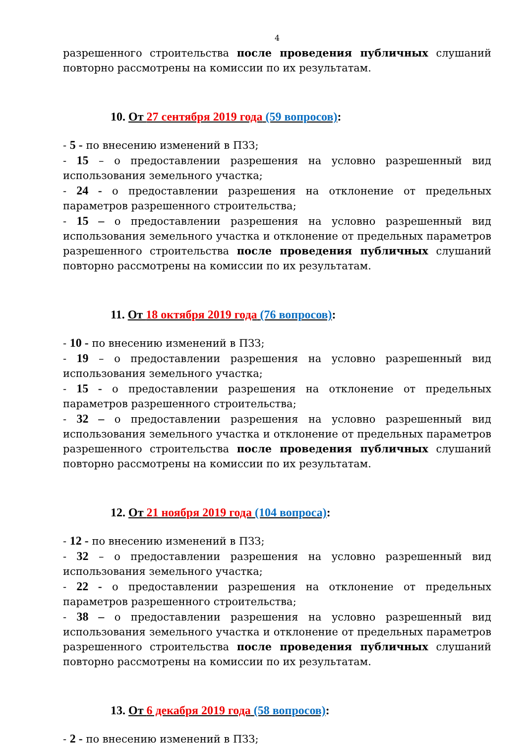4
разрешенного строительства после проведения публичных слушаний повторно рассмотрены на комиссии по их результатам.
10. От 27 сентября 2019 года (59 вопросов):
- 5 - по внесению изменений в ПЗЗ;
- 15 – о предоставлении разрешения на условно разрешенный вид использования земельного участка;
- 24 - о предоставлении разрешения на отклонение от предельных параметров разрешенного строительства;
- 15 – о предоставлении разрешения на условно разрешенный вид использования земельного участка и отклонение от предельных параметров разрешенного строительства после проведения публичных слушаний повторно рассмотрены на комиссии по их результатам.
11. От 18 октября 2019 года (76 вопросов):
- 10 - по внесению изменений в ПЗЗ;
- 19 – о предоставлении разрешения на условно разрешенный вид использования земельного участка;
- 15 - о предоставлении разрешения на отклонение от предельных параметров разрешенного строительства;
- 32 – о предоставлении разрешения на условно разрешенный вид использования земельного участка и отклонение от предельных параметров разрешенного строительства после проведения публичных слушаний повторно рассмотрены на комиссии по их результатам.
12. От 21 ноября 2019 года (104 вопроса):
- 12 - по внесению изменений в ПЗЗ;
- 32 – о предоставлении разрешения на условно разрешенный вид использования земельного участка;
- 22 - о предоставлении разрешения на отклонение от предельных параметров разрешенного строительства;
- 38 – о предоставлении разрешения на условно разрешенный вид использования земельного участка и отклонение от предельных параметров разрешенного строительства после проведения публичных слушаний повторно рассмотрены на комиссии по их результатам.
13. От 6 декабря 2019 года (58 вопросов):
- 2 - по внесению изменений в ПЗЗ;